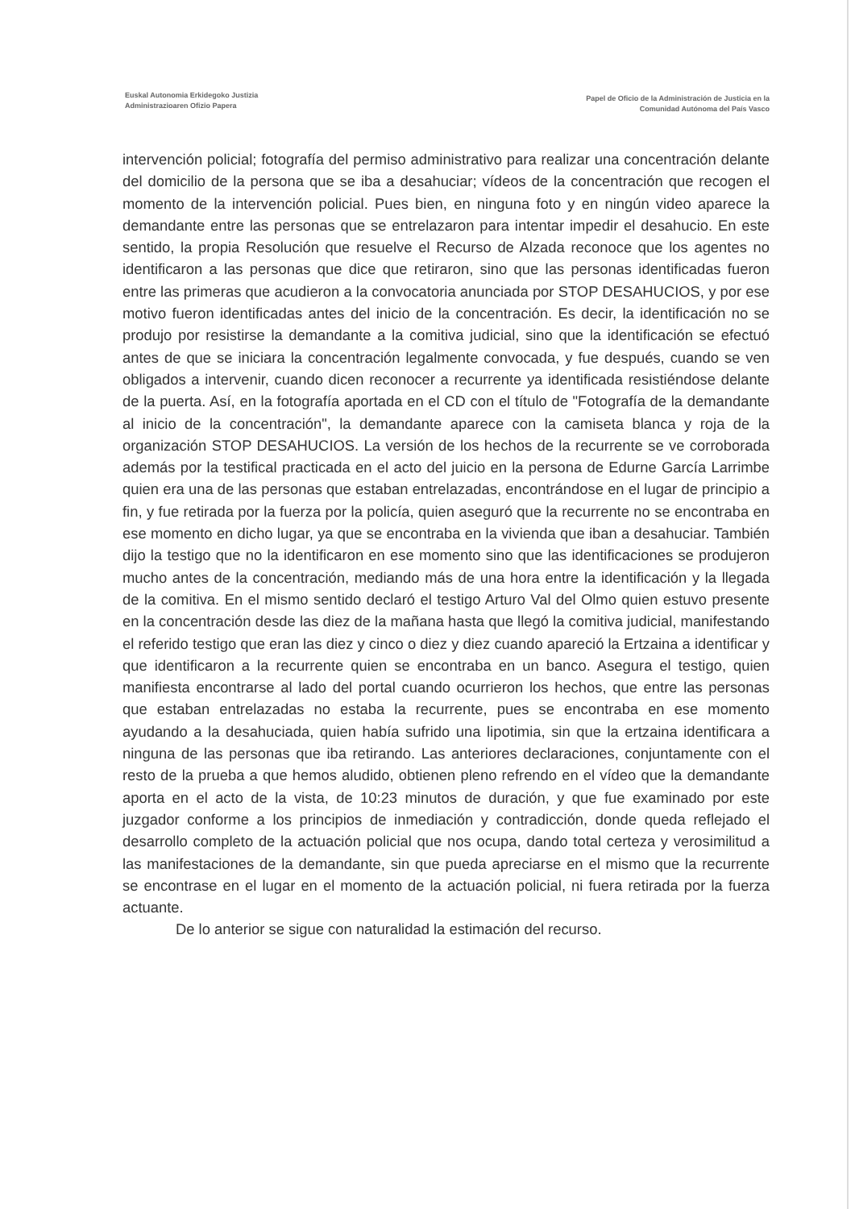Euskal Autonomia Erkidegoko Justizia
Administrazioaren Ofizio Papera
Papel de Oficio de la Administración de Justicia en la
Comunidad Autónoma del País Vasco
intervención policial; fotografía del permiso administrativo para realizar una concentración delante del domicilio de la persona que se iba a desahuciar; vídeos de la concentración que recogen el momento de la intervención policial. Pues bien, en ninguna foto y en ningún video aparece la demandante entre las personas que se entrelazaron para intentar impedir el desahucio. En este sentido, la propia Resolución que resuelve el Recurso de Alzada reconoce que los agentes no identificaron a las personas que dice que retiraron, sino que las personas identificadas fueron entre las primeras que acudieron a la convocatoria anunciada por STOP DESAHUCIOS, y por ese motivo fueron identificadas antes del inicio de la concentración. Es decir, la identificación no se produjo por resistirse la demandante a la comitiva judicial, sino que la identificación se efectuó antes de que se iniciara la concentración legalmente convocada, y fue después, cuando se ven obligados a intervenir, cuando dicen reconocer a recurrente ya identificada resistiéndose delante de la puerta. Así, en la fotografía aportada en el CD con el título de "Fotografía de la demandante al inicio de la concentración", la demandante aparece con la camiseta blanca y roja de la organización STOP DESAHUCIOS. La versión de los hechos de la recurrente se ve corroborada además por la testifical practicada en el acto del juicio en la persona de Edurne García Larrimbe quien era una de las personas que estaban entrelazadas, encontrándose en el lugar de principio a fin, y fue retirada por la fuerza por la policía, quien aseguró que la recurrente no se encontraba en ese momento en dicho lugar, ya que se encontraba en la vivienda que iban a desahuciar. También dijo la testigo que no la identificaron en ese momento sino que las identificaciones se produjeron mucho antes de la concentración, mediando más de una hora entre la identificación y la llegada de la comitiva. En el mismo sentido declaró el testigo Arturo Val del Olmo quien estuvo presente en la concentración desde las diez de la mañana hasta que llegó la comitiva judicial, manifestando el referido testigo que eran las diez y cinco o diez y diez cuando apareció la Ertzaina a identificar y que identificaron a la recurrente quien se encontraba en un banco. Asegura el testigo, quien manifiesta encontrarse al lado del portal cuando ocurrieron los hechos, que entre las personas que estaban entrelazadas no estaba la recurrente, pues se encontraba en ese momento ayudando a la desahuciada, quien había sufrido una lipotimia, sin que la ertzaina identificara a ninguna de las personas que iba retirando. Las anteriores declaraciones, conjuntamente con el resto de la prueba a que hemos aludido, obtienen pleno refrendo en el vídeo que la demandante aporta en el acto de la vista, de 10:23 minutos de duración, y que fue examinado por este juzgador conforme a los principios de inmediación y contradicción, donde queda reflejado el desarrollo completo de la actuación policial que nos ocupa, dando total certeza y verosimilitud a las manifestaciones de la demandante, sin que pueda apreciarse en el mismo que la recurrente se encontrase en el lugar en el momento de la actuación policial, ni fuera retirada por la fuerza actuante.
De lo anterior se sigue con naturalidad la estimación del recurso.